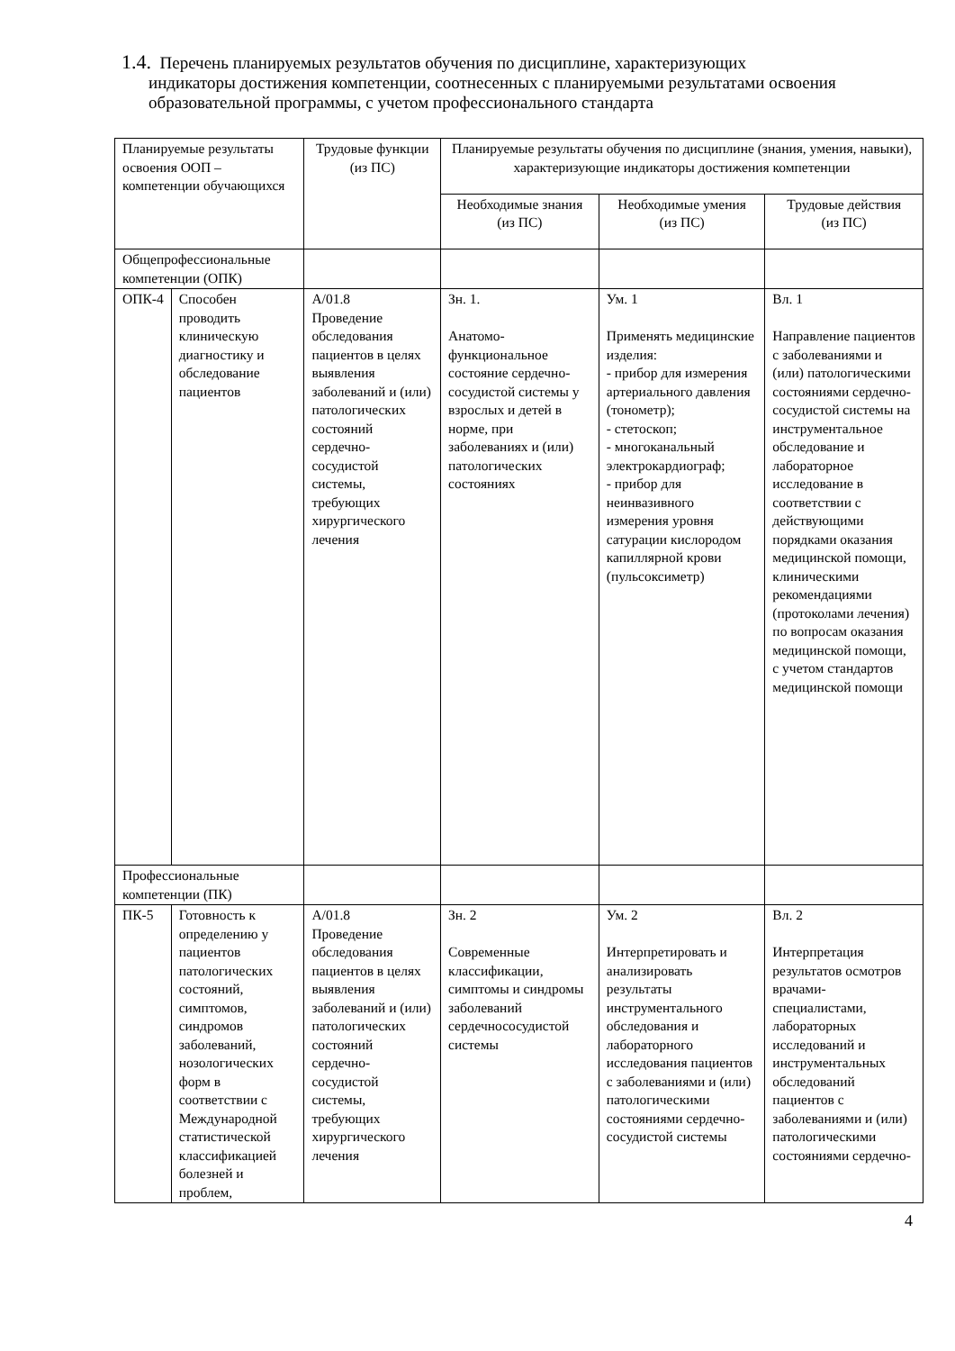1.4. Перечень планируемых результатов обучения по дисциплине, характеризующих
индикаторы достижения компетенции, соотнесенных с планируемыми результатами освоения образовательной программы, с учетом профессионального стандарта
| Планируемые результаты освоения ООП – компетенции обучающихся | | Трудовые функции (из ПС) | Планируемые результаты обучения по дисциплине (знания, умения, навыки), характеризующие индикаторы достижения компетенции | | |
| --- | --- | --- | --- | --- | --- |
| | | | Необходимые знания (из ПС) | Необходимые умения (из ПС) | Трудовые действия (из ПС) |
| Общепрофессиональные компетенции (ОПК) | | | | | |
| ОПК-4 | Способен проводить клиническую диагностику и обследование пациентов | А/01.8 Проведение обследования пациентов в целях выявления заболеваний и (или) патологических состояний сердечно-сосудистой системы, требующих хирургического лечения | Зн. 1. Анатомо-функциональное состояние сердечно-сосудистой системы у взрослых и детей в норме, при заболеваниях и (или) патологических состояниях | Ум. 1 Применять медицинские изделия: - прибор для измерения артериального давления (тонометр); - стетоскоп; - многоканальный электрокардиограф; - прибор для неинвазивного измерения уровня сатурации кислородом капиллярной крови (пульсоксиметр) | Вл. 1 Направление пациентов с заболеваниями и (или) патологическими состояниями сердечно-сосудистой системы на инструментальное обследование и лабораторное исследование в соответствии с действующими порядками оказания медицинской помощи, клиническими рекомендациями (протоколами лечения) по вопросам оказания медицинской помощи, с учетом стандартов медицинской помощи |
| Профессиональные компетенции (ПК) | | | | | |
| ПК-5 | Готовность к определению у пациентов патологических состояний, симптомов, синдромов заболеваний, нозологических форм в соответствии с Международной статистической классификацией болезней и проблем, | А/01.8 Проведение обследования пациентов в целях выявления заболеваний и (или) патологических состояний сердечно-сосудистой системы, требующих хирургического лечения | Зн. 2 Современные классификации, симптомы и синдромы заболеваний сердечнососудистой системы | Ум. 2 Интерпретировать и анализировать результаты инструментального обследования и лабораторного исследования пациентов с заболеваниями и (или) патологическими состояниями сердечно-сосудистой системы | Вл. 2 Интерпретация результатов осмотров врачами-специалистами, лабораторных исследований и инструментальных обследований пациентов с заболеваниями и (или) патологическими состояниями сердечно- |
4